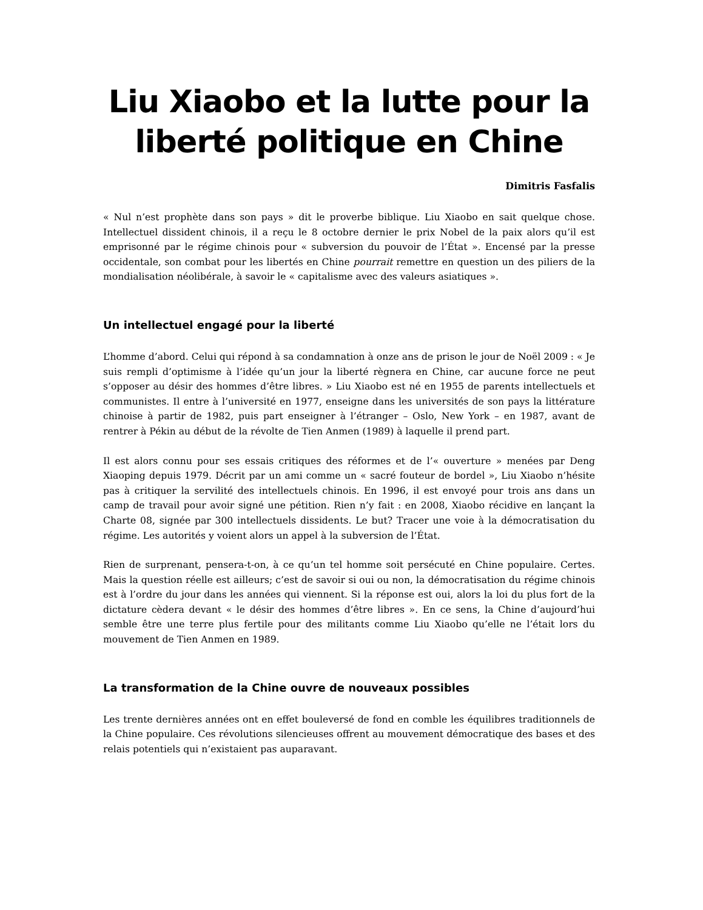Liu Xiaobo et la lutte pour la liberté politique en Chine
Dimitris Fasfalis
« Nul n’est prophète dans son pays » dit le proverbe biblique. Liu Xiaobo en sait quelque chose. Intellectuel dissident chinois, il a reçu le 8 octobre dernier le prix Nobel de la paix alors qu’il est emprisonné par le régime chinois pour « subversion du pouvoir de l’État ». Encensé par la presse occidentale, son combat pour les libertés en Chine pourrait remettre en question un des piliers de la mondialisation néolibérale, à savoir le « capitalisme avec des valeurs asiatiques ».
Un intellectuel engagé pour la liberté
L’homme d’abord. Celui qui répond à sa condamnation à onze ans de prison le jour de Noël 2009 : « Je suis rempli d’optimisme à l’idée qu’un jour la liberté règnera en Chine, car aucune force ne peut s’opposer au désir des hommes d’être libres. » Liu Xiaobo est né en 1955 de parents intellectuels et communistes. Il entre à l’université en 1977, enseigne dans les universités de son pays la littérature chinoise à partir de 1982, puis part enseigner à l’étranger – Oslo, New York – en 1987, avant de rentrer à Pékin au début de la révolte de Tien Anmen (1989) à laquelle il prend part.
Il est alors connu pour ses essais critiques des réformes et de l’« ouverture » menées par Deng Xiaoping depuis 1979. Décrit par un ami comme un « sacré fouteur de bordel », Liu Xiaobo n’hésite pas à critiquer la servilité des intellectuels chinois. En 1996, il est envoyé pour trois ans dans un camp de travail pour avoir signé une pétition. Rien n’y fait : en 2008, Xiaobo récidive en lançant la Charte 08, signée par 300 intellectuels dissidents. Le but? Tracer une voie à la démocratisation du régime. Les autorités y voient alors un appel à la subversion de l’État.
Rien de surprenant, pensera-t-on, à ce qu’un tel homme soit persécuté en Chine populaire. Certes. Mais la question réelle est ailleurs; c’est de savoir si oui ou non, la démocratisation du régime chinois est à l’ordre du jour dans les années qui viennent. Si la réponse est oui, alors la loi du plus fort de la dictature cèdera devant « le désir des hommes d’être libres ». En ce sens, la Chine d’aujourd’hui semble être une terre plus fertile pour des militants comme Liu Xiaobo qu’elle ne l’était lors du mouvement de Tien Anmen en 1989.
La transformation de la Chine ouvre de nouveaux possibles
Les trente dernières années ont en effet bouleversé de fond en comble les équilibres traditionnels de la Chine populaire. Ces révolutions silencieuses offrent au mouvement démocratique des bases et des relais potentiels qui n’existaient pas auparavant.